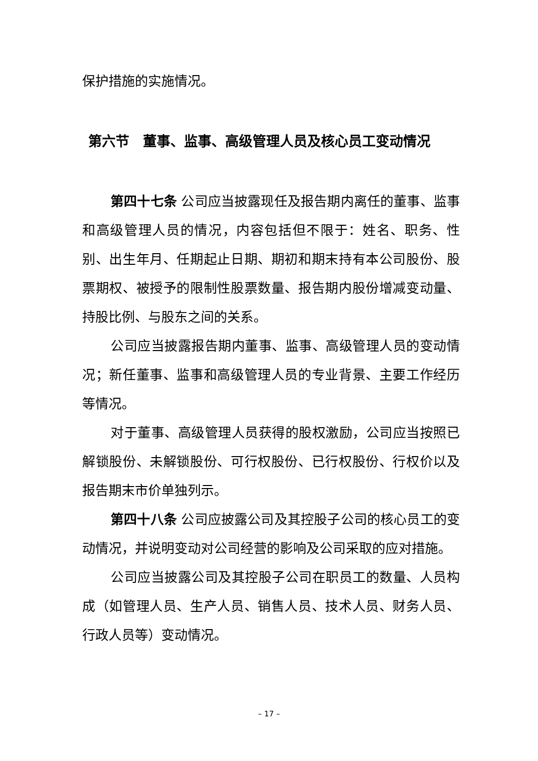保护措施的实施情况。
第六节　董事、监事、高级管理人员及核心员工变动情况
第四十七条 公司应当披露现任及报告期内离任的董事、监事和高级管理人员的情况，内容包括但不限于：姓名、职务、性别、出生年月、任期起止日期、期初和期末持有本公司股份、股票期权、被授予的限制性股票数量、报告期内股份增减变动量、持股比例、与股东之间的关系。
公司应当披露报告期内董事、监事、高级管理人员的变动情况；新任董事、监事和高级管理人员的专业背景、主要工作经历等情况。
对于董事、高级管理人员获得的股权激励，公司应当按照已解锁股份、未解锁股份、可行权股份、已行权股份、行权价以及报告期末市价单独列示。
第四十八条 公司应披露公司及其控股子公司的核心员工的变动情况，并说明变动对公司经营的影响及公司采取的应对措施。
公司应当披露公司及其控股子公司在职员工的数量、人员构成（如管理人员、生产人员、销售人员、技术人员、财务人员、行政人员等）变动情况。
– 17 –